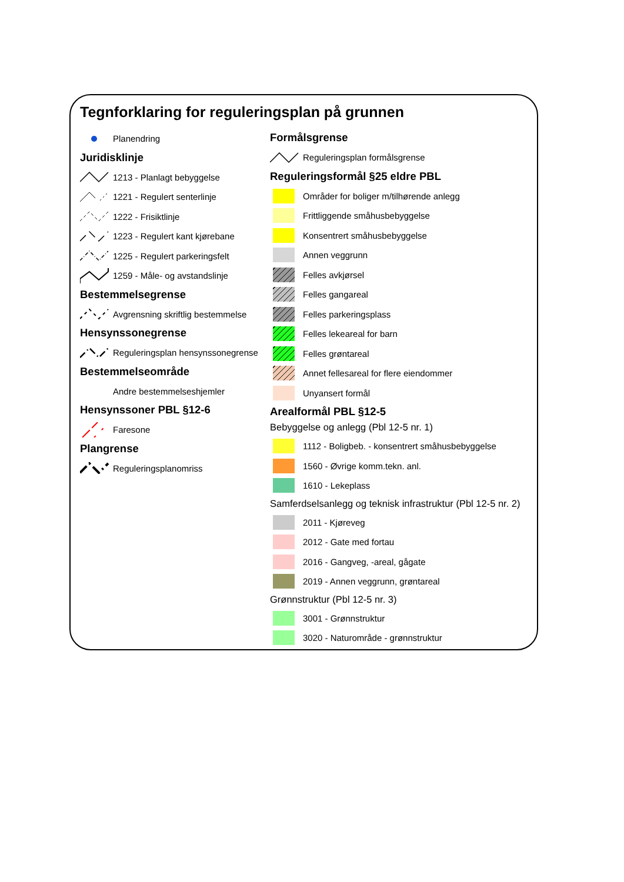Tegnforklaring for reguleringsplan på grunnen
Planendring
Juridisklinje
1213 - Planlagt bebyggelse
1221 - Regulert senterlinje
1222 - Frisiktlinje
1223 - Regulert kant kjørebane
1225 - Regulert parkeringsfelt
1259 - Måle- og avstandslinje
Bestemmelsegrense
Avgrensning skriftlig bestemmelse
Hensynssonegrense
Reguleringsplan hensynssonegrense
Bestemmelseområde
Andre bestemmelseshjemler
Hensynssoner PBL §12-6
Faresone
Plangrense
Reguleringsplanomriss
Formålsgrense
Reguleringsplan formålsgrense
Reguleringsformål §25 eldre PBL
Områder for boliger m/tilhørende anlegg
Frittliggende småhusbebyggelse
Konsentrert småhusbebyggelse
Annen veggrunn
Felles avkjørsel
Felles gangareal
Felles parkeringsplass
Felles lekeareal for barn
Felles grøntareal
Annet fellesareal for flere eiendommer
Unyansert formål
Arealformål PBL §12-5
Bebyggelse og anlegg (Pbl 12-5 nr. 1)
1112 - Boligbeb. - konsentrert småhusbebyggelse
1560 - Øvrige komm.tekn. anl.
1610 - Lekeplass
Samferdselsanlegg og teknisk infrastruktur (Pbl 12-5 nr. 2)
2011 - Kjøreveg
2012 - Gate med fortau
2016 - Gangveg, -areal, gågate
2019 - Annen veggrunn, grøntareal
Grønnstruktur (Pbl 12-5 nr. 3)
3001 - Grønnstruktur
3020 - Naturområde - grønnstruktur